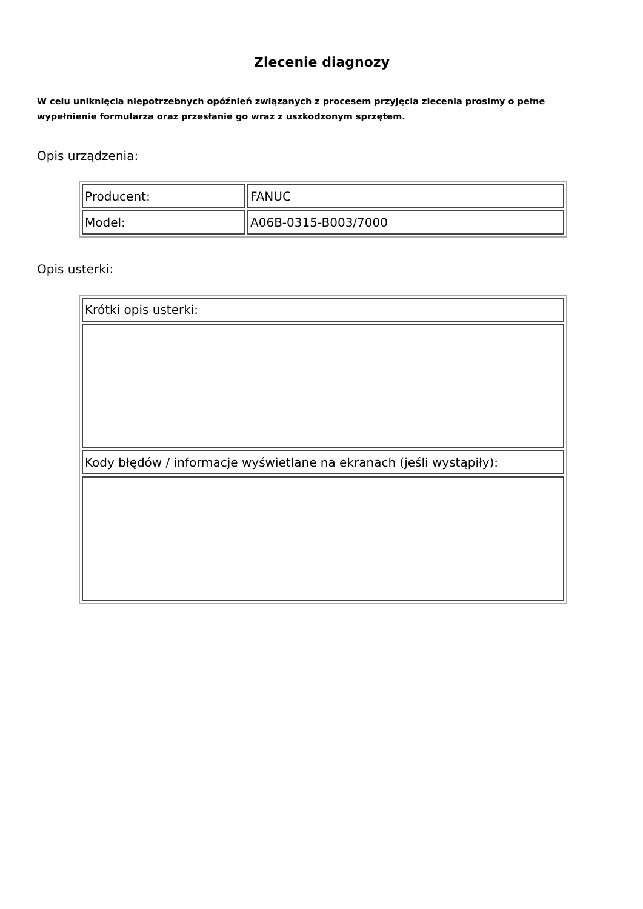Zlecenie diagnozy
W celu uniknięcia niepotrzebnych opóźnień związanych z procesem przyjęcia zlecenia prosimy o pełne wypełnienie formularza oraz przesłanie go wraz z uszkodzonym sprzętem.
Opis urządzenia:
| Producent: | FANUC |
| Model: | A06B-0315-B003/7000 |
Opis usterki:
| Krótki opis usterki: |
| Kody błędów / informacje wyświetlane na ekranach (jeśli wystąpiły): |